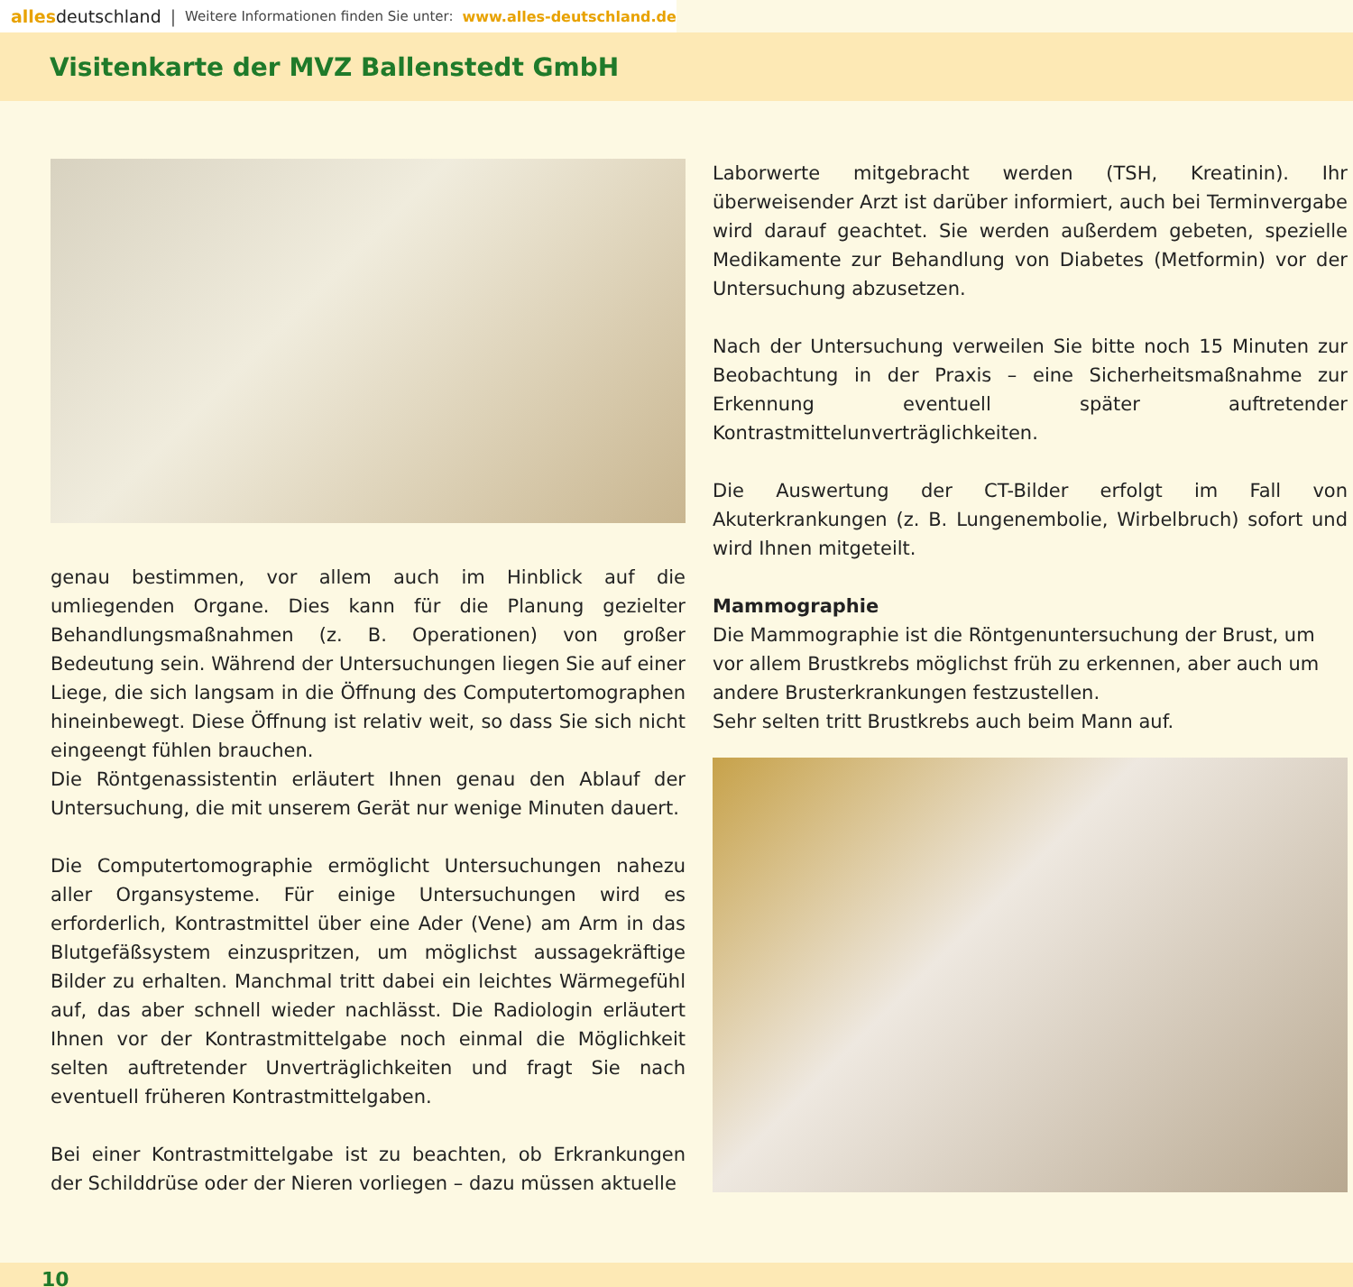alles deutschland | Weitere Informationen finden Sie unter: www.alles-deutschland.de
Visitenkarte der MVZ Ballenstedt GmbH
genau bestimmen, vor allem auch im Hinblick auf die umliegenden Organe. Dies kann für die Planung gezielter Behandlungsmaßnahmen (z. B. Operationen) von großer Bedeutung sein. Während der Untersuchungen liegen Sie auf einer Liege, die sich langsam in die Öffnung des Computertomographen hineinbewegt. Diese Öffnung ist relativ weit, so dass Sie sich nicht eingeengt fühlen brauchen.
Die Röntgenassistentin erläutert Ihnen genau den Ablauf der Untersuchung, die mit unserem Gerät nur wenige Minuten dauert.
Die Computertomographie ermöglicht Untersuchungen nahezu aller Organsysteme. Für einige Untersuchungen wird es erforderlich, Kontrastmittel über eine Ader (Vene) am Arm in das Blutgefäßsystem einzuspritzen, um möglichst aussagekräftige Bilder zu erhalten. Manchmal tritt dabei ein leichtes Wärmegefühl auf, das aber schnell wieder nachlässt. Die Radiologin erläutert Ihnen vor der Kontrastmittelgabe noch einmal die Möglichkeit selten auftretender Unverträglichkeiten und fragt Sie nach eventuell früheren Kontrastmittelgaben.
Bei einer Kontrastmittelgabe ist zu beachten, ob Erkrankungen der Schilddrüse oder der Nieren vorliegen – dazu müssen aktuelle
Laborwerte mitgebracht werden (TSH, Kreatinin). Ihr überweisender Arzt ist darüber informiert, auch bei Terminvergabe wird darauf geachtet. Sie werden außerdem gebeten, spezielle Medikamente zur Behandlung von Diabetes (Metformin) vor der Untersuchung abzusetzen.
Nach der Untersuchung verweilen Sie bitte noch 15 Minuten zur Beobachtung in der Praxis – eine Sicherheitsmaßnahme zur Erkennung eventuell später auftretender Kontrastmittelunverträglichkeiten.
Die Auswertung der CT-Bilder erfolgt im Fall von Akuterkrankungen (z. B. Lungenembolie, Wirbelbruch) sofort und wird Ihnen mitgeteilt.
Mammographie
Die Mammographie ist die Röntgenuntersuchung der Brust, um vor allem Brustkrebs möglichst früh zu erkennen, aber auch um andere Brusterkrankungen festzustellen.
Sehr selten tritt Brustkrebs auch beim Mann auf.
10